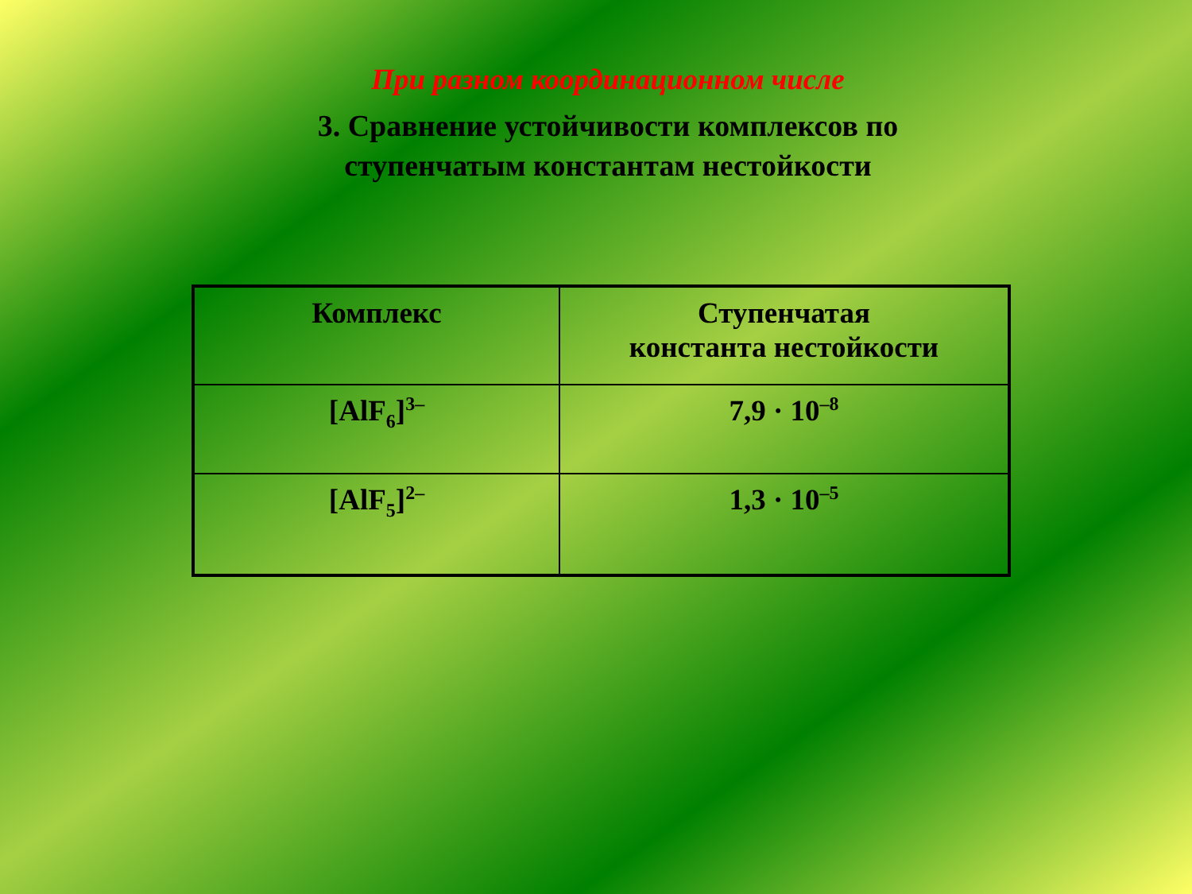При разном координационном числе
3. Сравнение устойчивости комплексов по
ступенчатым константам нестойкости
| Комплекс | Ступенчатая константа нестойкости |
| [AlF<sub>6</sub>]<sup>3–</sup> | 7,9 · 10<sup>–8</sup> |
| [AlF<sub>5</sub>]<sup>2–</sup> | 1,3 · 10<sup>–5</sup> |